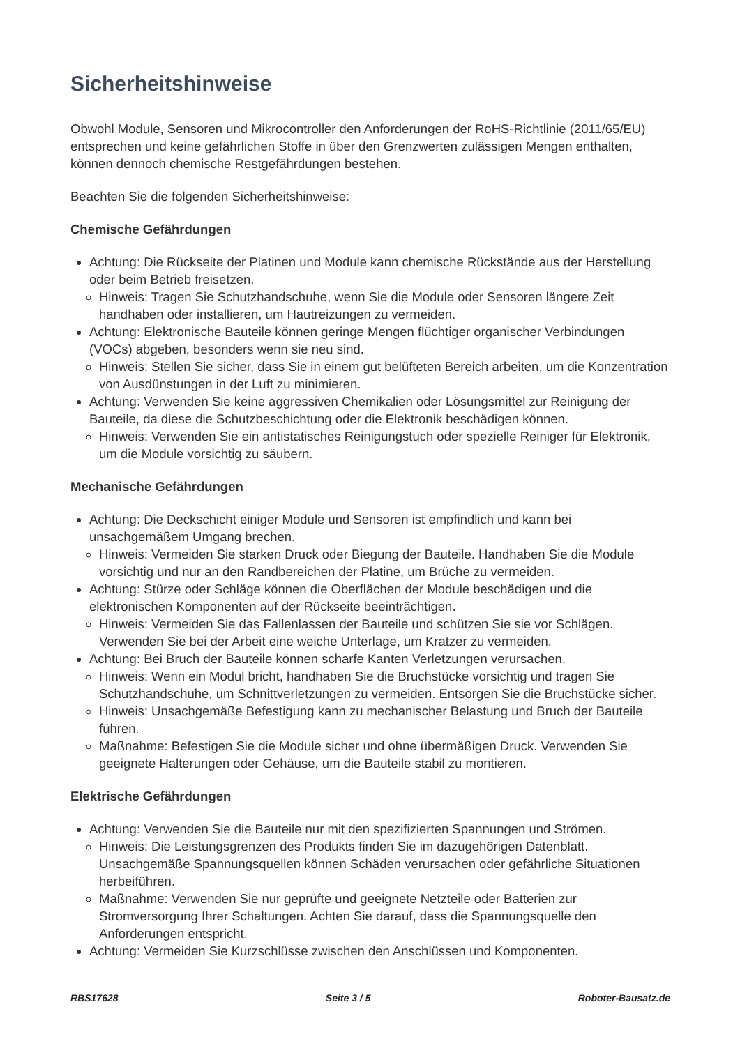Sicherheitshinweise
Obwohl Module, Sensoren und Mikrocontroller den Anforderungen der RoHS-Richtlinie (2011/65/EU) entsprechen und keine gefährlichen Stoffe in über den Grenzwerten zulässigen Mengen enthalten, können dennoch chemische Restgefährdungen bestehen.
Beachten Sie die folgenden Sicherheitshinweise:
Chemische Gefährdungen
Achtung: Die Rückseite der Platinen und Module kann chemische Rückstände aus der Herstellung oder beim Betrieb freisetzen.
Hinweis: Tragen Sie Schutzhandschuhe, wenn Sie die Module oder Sensoren längere Zeit handhaben oder installieren, um Hautreizungen zu vermeiden.
Achtung: Elektronische Bauteile können geringe Mengen flüchtiger organischer Verbindungen (VOCs) abgeben, besonders wenn sie neu sind.
Hinweis: Stellen Sie sicher, dass Sie in einem gut belüfteten Bereich arbeiten, um die Konzentration von Ausdünstungen in der Luft zu minimieren.
Achtung: Verwenden Sie keine aggressiven Chemikalien oder Lösungsmittel zur Reinigung der Bauteile, da diese die Schutzbeschichtung oder die Elektronik beschädigen können.
Hinweis: Verwenden Sie ein antistatisches Reinigungstuch oder spezielle Reiniger für Elektronik, um die Module vorsichtig zu säubern.
Mechanische Gefährdungen
Achtung: Die Deckschicht einiger Module und Sensoren ist empfindlich und kann bei unsachgemäßem Umgang brechen.
Hinweis: Vermeiden Sie starken Druck oder Biegung der Bauteile. Handhaben Sie die Module vorsichtig und nur an den Randbereichen der Platine, um Brüche zu vermeiden.
Achtung: Stürze oder Schläge können die Oberflächen der Module beschädigen und die elektronischen Komponenten auf der Rückseite beeinträchtigen.
Hinweis: Vermeiden Sie das Fallenlassen der Bauteile und schützen Sie sie vor Schlägen. Verwenden Sie bei der Arbeit eine weiche Unterlage, um Kratzer zu vermeiden.
Achtung: Bei Bruch der Bauteile können scharfe Kanten Verletzungen verursachen.
Hinweis: Wenn ein Modul bricht, handhaben Sie die Bruchstücke vorsichtig und tragen Sie Schutzhandschuhe, um Schnittverletzungen zu vermeiden. Entsorgen Sie die Bruchstücke sicher.
Hinweis: Unsachgemäße Befestigung kann zu mechanischer Belastung und Bruch der Bauteile führen.
Maßnahme: Befestigen Sie die Module sicher und ohne übermäßigen Druck. Verwenden Sie geeignete Halterungen oder Gehäuse, um die Bauteile stabil zu montieren.
Elektrische Gefährdungen
Achtung: Verwenden Sie die Bauteile nur mit den spezifizierten Spannungen und Strömen.
Hinweis: Die Leistungsgrenzen des Produkts finden Sie im dazugehörigen Datenblatt. Unsachgemäße Spannungsquellen können Schäden verursachen oder gefährliche Situationen herbeiführen.
Maßnahme: Verwenden Sie nur geprüfte und geeignete Netzteile oder Batterien zur Stromversorgung Ihrer Schaltungen. Achten Sie darauf, dass die Spannungsquelle den Anforderungen entspricht.
Achtung: Vermeiden Sie Kurzschlüsse zwischen den Anschlüssen und Komponenten.
RBS17628 Seite 3 / 5 Roboter-Bausatz.de